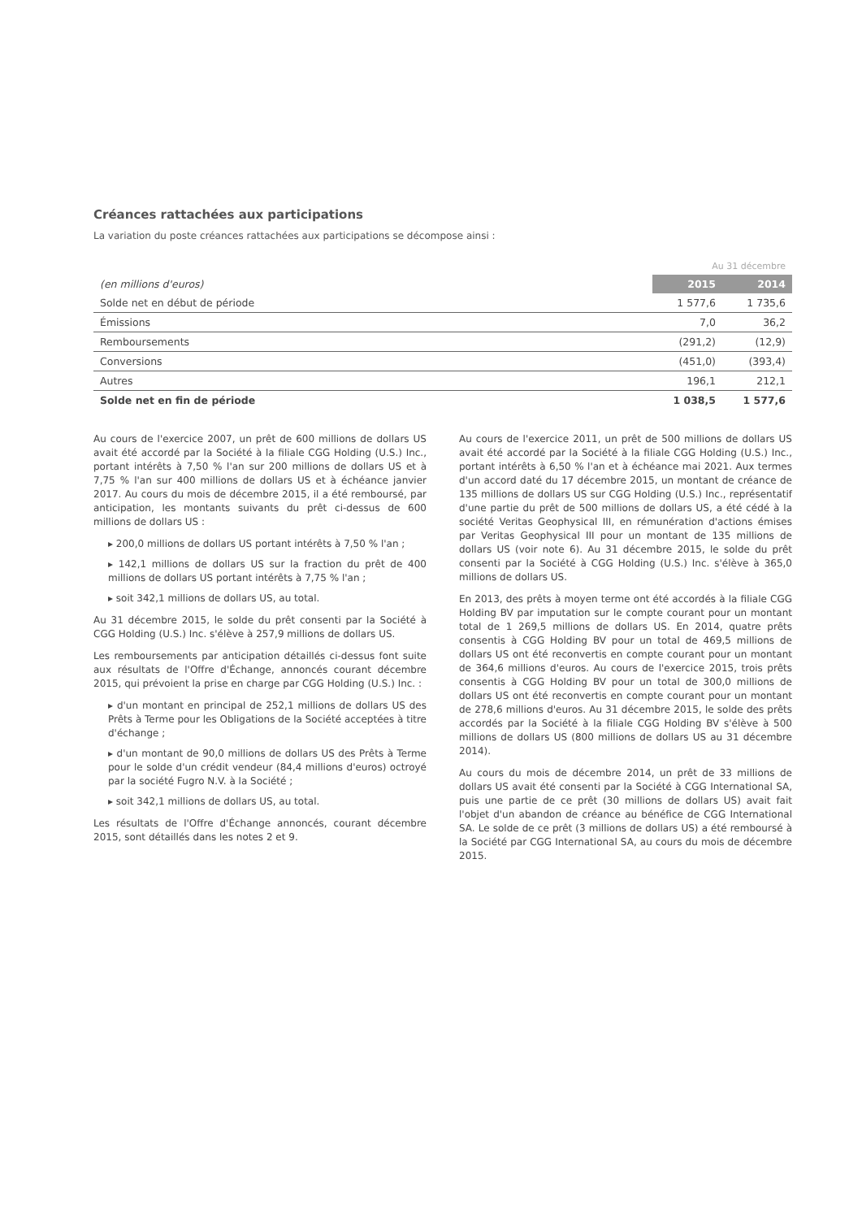Créances rattachées aux participations
La variation du poste créances rattachées aux participations se décompose ainsi :
| | Au 31 décembre | |
| (en millions d'euros) | 2015 | 2014 |
| Solde net en début de période | 1 577,6 | 1 735,6 |
| Émissions | 7,0 | 36,2 |
| Remboursements | (291,2) | (12,9) |
| Conversions | (451,0) | (393,4) |
| Autres | 196,1 | 212,1 |
| Solde net en fin de période | 1 038,5 | 1 577,6 |
Au cours de l'exercice 2007, un prêt de 600 millions de dollars US avait été accordé par la Société à la filiale CGG Holding (U.S.) Inc., portant intérêts à 7,50 % l'an sur 200 millions de dollars US et à 7,75 % l'an sur 400 millions de dollars US et à échéance janvier 2017. Au cours du mois de décembre 2015, il a été remboursé, par anticipation, les montants suivants du prêt ci-dessus de 600 millions de dollars US :
▸ 200,0 millions de dollars US portant intérêts à 7,50 % l'an ;
▸ 142,1 millions de dollars US sur la fraction du prêt de 400 millions de dollars US portant intérêts à 7,75 % l'an ;
▸ soit 342,1 millions de dollars US, au total.
Au 31 décembre 2015, le solde du prêt consenti par la Société à CGG Holding (U.S.) Inc. s'élève à 257,9 millions de dollars US.
Les remboursements par anticipation détaillés ci-dessus font suite aux résultats de l'Offre d'Échange, annoncés courant décembre 2015, qui prévoient la prise en charge par CGG Holding (U.S.) Inc. :
▸ d'un montant en principal de 252,1 millions de dollars US des Prêts à Terme pour les Obligations de la Société acceptées à titre d'échange ;
▸ d'un montant de 90,0 millions de dollars US des Prêts à Terme pour le solde d'un crédit vendeur (84,4 millions d'euros) octroyé par la société Fugro N.V. à la Société ;
▸ soit 342,1 millions de dollars US, au total.
Les résultats de l'Offre d'Échange annoncés, courant décembre 2015, sont détaillés dans les notes 2 et 9.
Au cours de l'exercice 2011, un prêt de 500 millions de dollars US avait été accordé par la Société à la filiale CGG Holding (U.S.) Inc., portant intérêts à 6,50 % l'an et à échéance mai 2021. Aux termes d'un accord daté du 17 décembre 2015, un montant de créance de 135 millions de dollars US sur CGG Holding (U.S.) Inc., représentatif d'une partie du prêt de 500 millions de dollars US, a été cédé à la société Veritas Geophysical III, en rémunération d'actions émises par Veritas Geophysical III pour un montant de 135 millions de dollars US (voir note 6). Au 31 décembre 2015, le solde du prêt consenti par la Société à CGG Holding (U.S.) Inc. s'élève à 365,0 millions de dollars US.
En 2013, des prêts à moyen terme ont été accordés à la filiale CGG Holding BV par imputation sur le compte courant pour un montant total de 1 269,5 millions de dollars US. En 2014, quatre prêts consentis à CGG Holding BV pour un total de 469,5 millions de dollars US ont été reconvertis en compte courant pour un montant de 364,6 millions d'euros. Au cours de l'exercice 2015, trois prêts consentis à CGG Holding BV pour un total de 300,0 millions de dollars US ont été reconvertis en compte courant pour un montant de 278,6 millions d'euros. Au 31 décembre 2015, le solde des prêts accordés par la Société à la filiale CGG Holding BV s'élève à 500 millions de dollars US (800 millions de dollars US au 31 décembre 2014).
Au cours du mois de décembre 2014, un prêt de 33 millions de dollars US avait été consenti par la Société à CGG International SA, puis une partie de ce prêt (30 millions de dollars US) avait fait l'objet d'un abandon de créance au bénéfice de CGG International SA. Le solde de ce prêt (3 millions de dollars US) a été remboursé à la Société par CGG International SA, au cours du mois de décembre 2015.